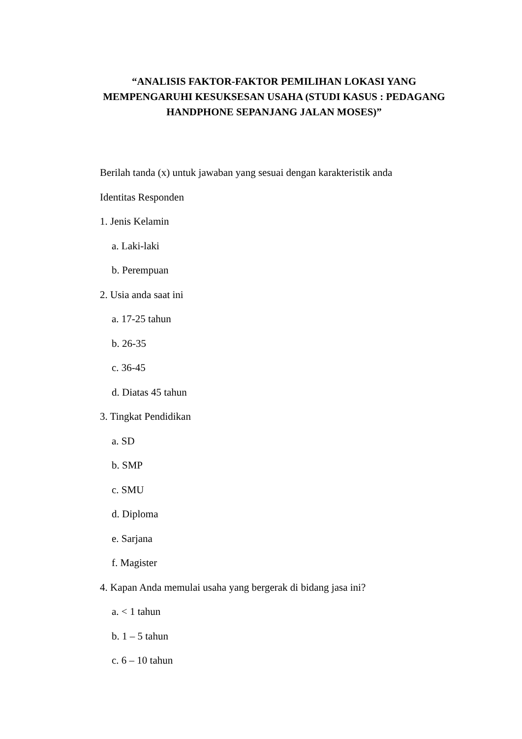“ANALISIS FAKTOR-FAKTOR PEMILIHAN LOKASI YANG MEMPENGARUHI KESUKSESAN USAHA (STUDI KASUS : PEDAGANG HANDPHONE SEPANJANG JALAN MOSES)”
Berilah tanda (x) untuk jawaban yang sesuai dengan karakteristik anda
Identitas Responden
1. Jenis Kelamin
a. Laki-laki
b. Perempuan
2. Usia anda saat ini
a. 17-25 tahun
b. 26-35
c. 36-45
d. Diatas 45 tahun
3. Tingkat Pendidikan
a. SD
b. SMP
c. SMU
d. Diploma
e. Sarjana
f. Magister
4. Kapan Anda memulai usaha yang bergerak di bidang jasa ini?
a. < 1 tahun
b. 1 – 5 tahun
c. 6 – 10 tahun